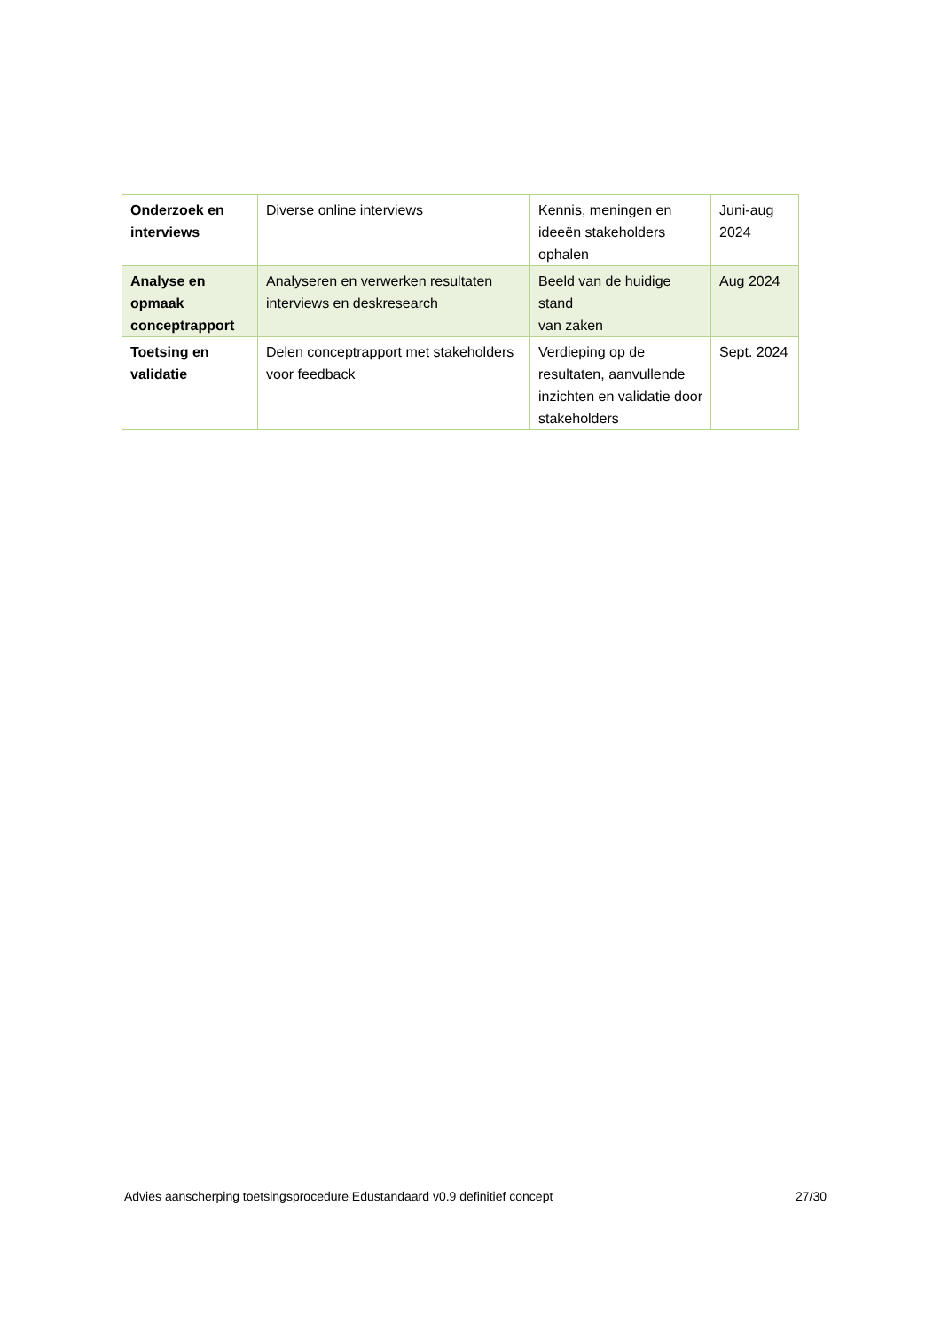| Onderzoek en interviews | Diverse online interviews | Kennis, meningen en ideeën stakeholders ophalen | Juni-aug 2024 |
| Analyse en opmaak conceptrapport | Analyseren en verwerken resultaten interviews en deskresearch | Beeld van de huidige stand van zaken | Aug 2024 |
| Toetsing en validatie | Delen conceptrapport met stakeholders voor feedback | Verdieping op de resultaten, aanvullende inzichten en validatie door stakeholders | Sept. 2024 |
Advies aanscherping toetsingsprocedure Edustandaard v0.9 definitief concept 27/30